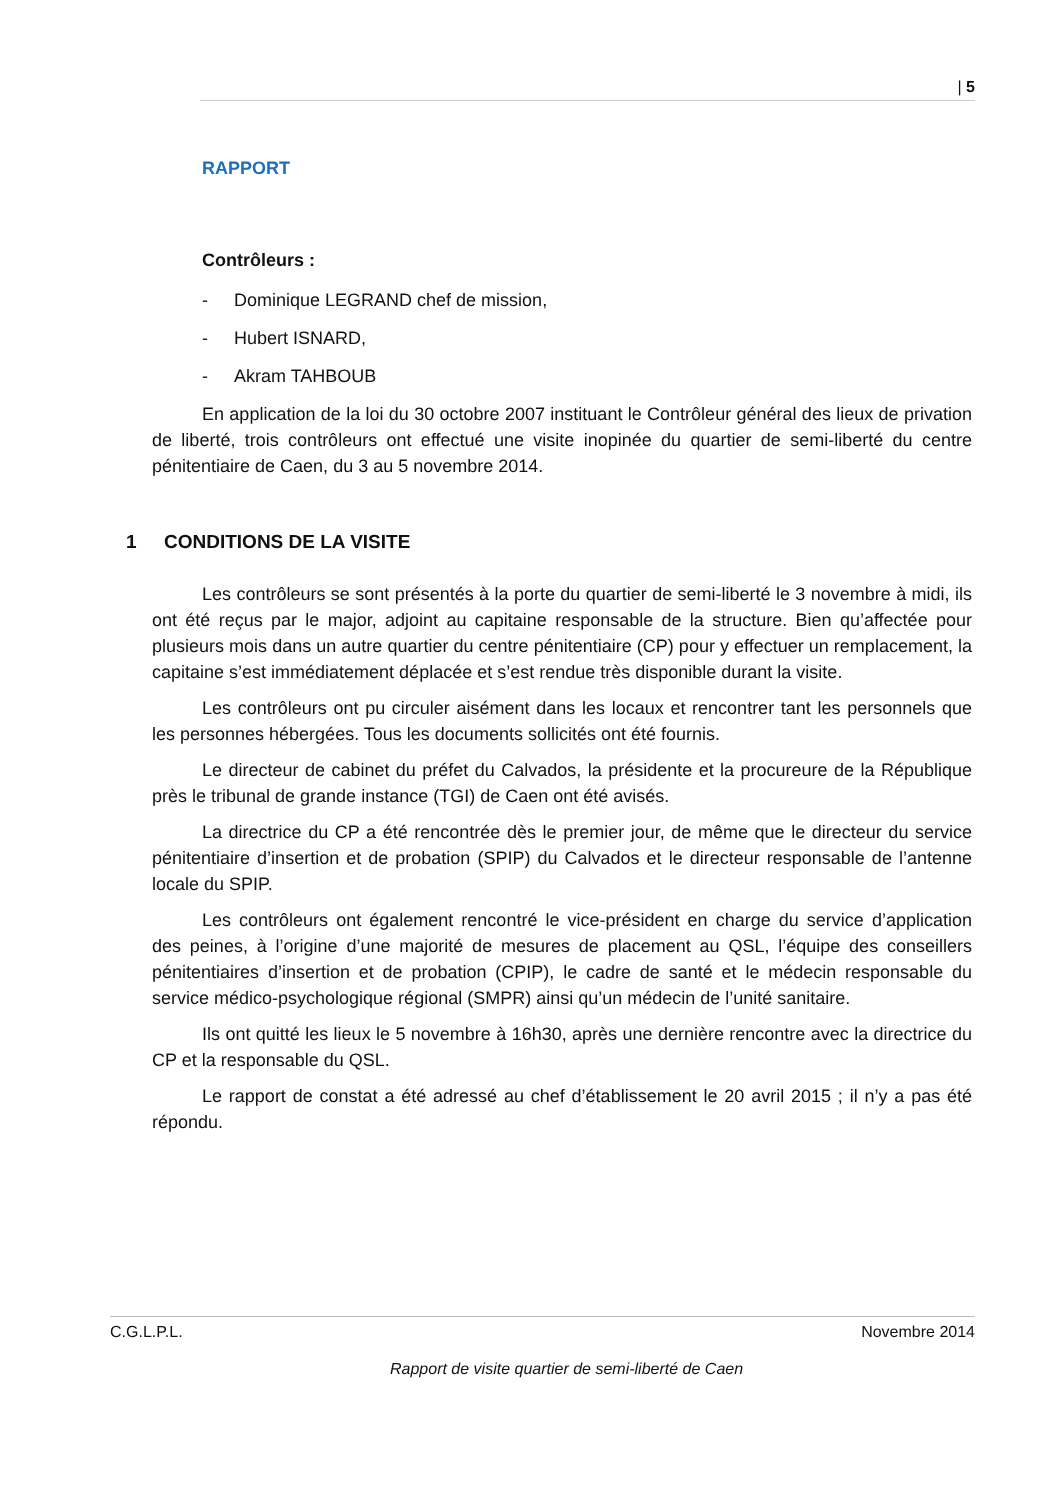| 5
RAPPORT
Contrôleurs :
- Dominique LEGRAND chef de mission,
- Hubert ISNARD,
- Akram TAHBOUB
En application de la loi du 30 octobre 2007 instituant le Contrôleur général des lieux de privation de liberté, trois contrôleurs ont effectué une visite inopinée du quartier de semi-liberté du centre pénitentiaire de Caen, du 3 au 5 novembre 2014.
1 CONDITIONS DE LA VISITE
Les contrôleurs se sont présentés à la porte du quartier de semi-liberté le 3 novembre à midi, ils ont été reçus par le major, adjoint au capitaine responsable de la structure. Bien qu’affectée pour plusieurs mois dans un autre quartier du centre pénitentiaire (CP) pour y effectuer un remplacement, la capitaine s’est immédiatement déplacée et s’est rendue très disponible durant la visite.
Les contrôleurs ont pu circuler aisément dans les locaux et rencontrer tant les personnels que les personnes hébergées. Tous les documents sollicités ont été fournis.
Le directeur de cabinet du préfet du Calvados, la présidente et la procureure de la République près le tribunal de grande instance (TGI) de Caen ont été avisés.
La directrice du CP a été rencontrée dès le premier jour, de même que le directeur du service pénitentiaire d’insertion et de probation (SPIP) du Calvados et le directeur responsable de l’antenne locale du SPIP.
Les contrôleurs ont également rencontré le vice-président en charge du service d’application des peines, à l’origine d’une majorité de mesures de placement au QSL, l’équipe des conseillers pénitentiaires d’insertion et de probation (CPIP), le cadre de santé et le médecin responsable du service médico-psychologique régional (SMPR) ainsi qu’un médecin de l’unité sanitaire.
Ils ont quitté les lieux le 5 novembre à 16h30, après une dernière rencontre avec la directrice du CP et la responsable du QSL.
Le rapport de constat a été adressé au chef d’établissement le 20 avril 2015 ; il n’y a pas été répondu.
C.G.L.P.L. Novembre 2014
Rapport de visite quartier de semi-liberté de Caen